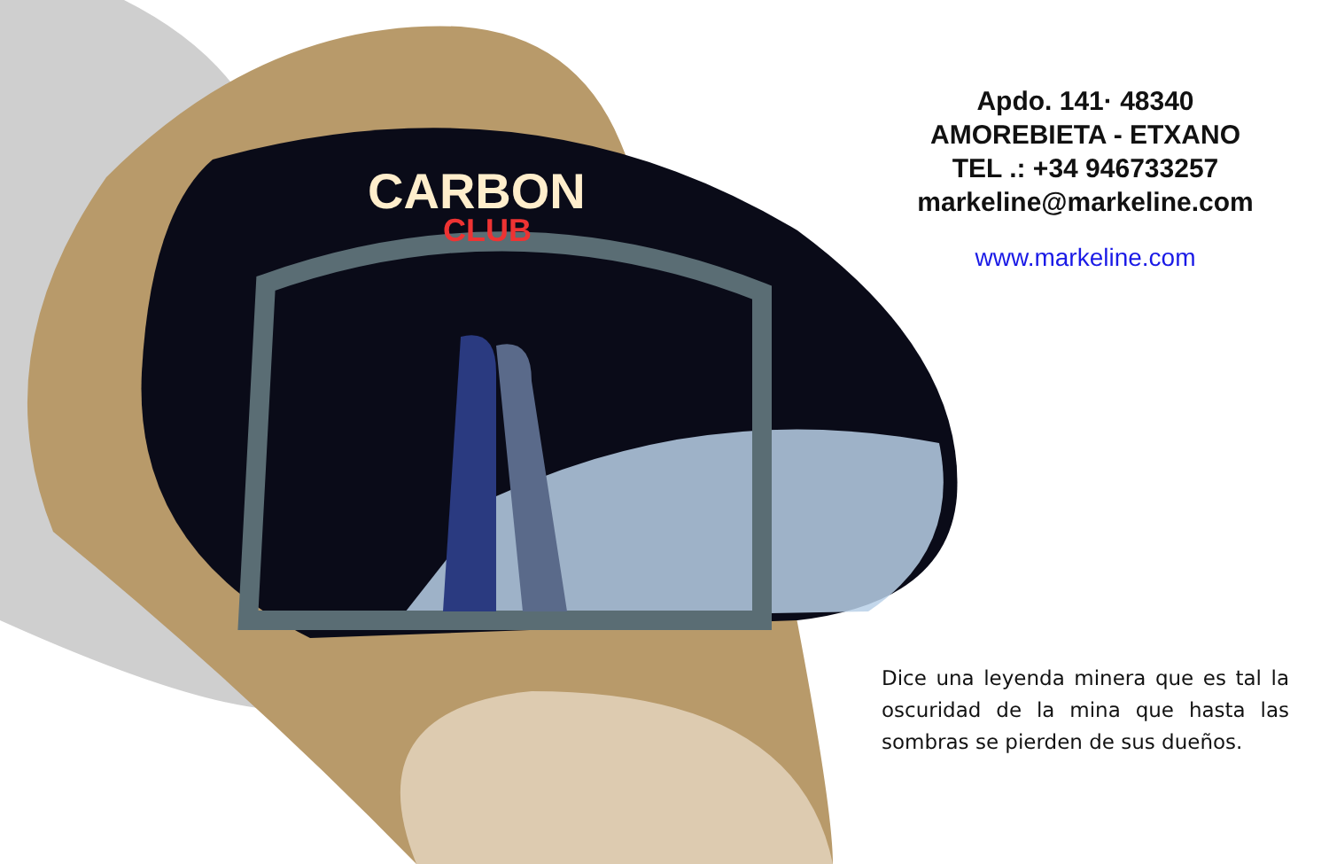CARBON
CLUB
Apdo. 141· 48340
AMOREBIETA - ETXANO
TEL .: +34 946733257
markeline@markeline.com
www.markeline.com
Dice una leyenda minera que es tal la oscuridad de la mina que hasta las sombras se pierden de sus dueños.